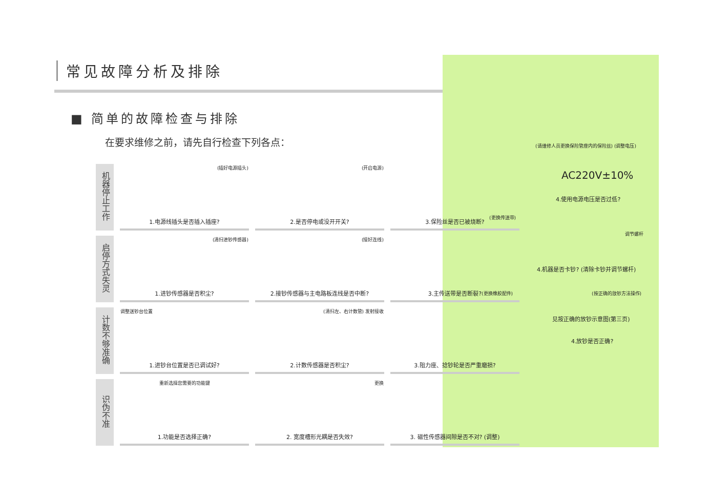常见故障分析及排除
■ 简单的故障检查与排除
在要求维修之前，请先自行检查下列各点：
| 机器停止工作 | (插好电源插头) 1.电源线插头是否插入插座? | (开启电源) 2.是否停电或没开开关? | 3.保险丝是否已被烧断? |
| 启停方式失灵 | (清扫进钞传感器) 1.进钞传感器是否积尘? | (接好连线) 2.接钞传感器与主电路板连线是否中断? | 3.主传送带是否断裂? |
| 计数不够准确 | 调整送钞台位置 1.进钞台位置是否已调试好? | (清扫左、右计数管) 发射接收 2.计数传感器是否积尘? | 3.阻力座、捻钞轮是否严重磨损? |
| 识伪不准 | 重新选择您需要的功能键 1.功能是否选择正确? | 更换 2. 宽度槽形光耦是否失效? | 3. 磁性传感器间隙是否不对? (调整) |
(请维修人员更换保险管座内的保险丝) (调整电压)
AC220V±10%
4.使用电源电压是否过低?
(更换传送带)
调节螺杆
4.机器是否卡钞? (清除卡钞并调节螺杆)
(更换橡胶配件) (按正确的放钞方法操作)
见按正确的放钞示意图(第三页)
4.放钞是否正确?